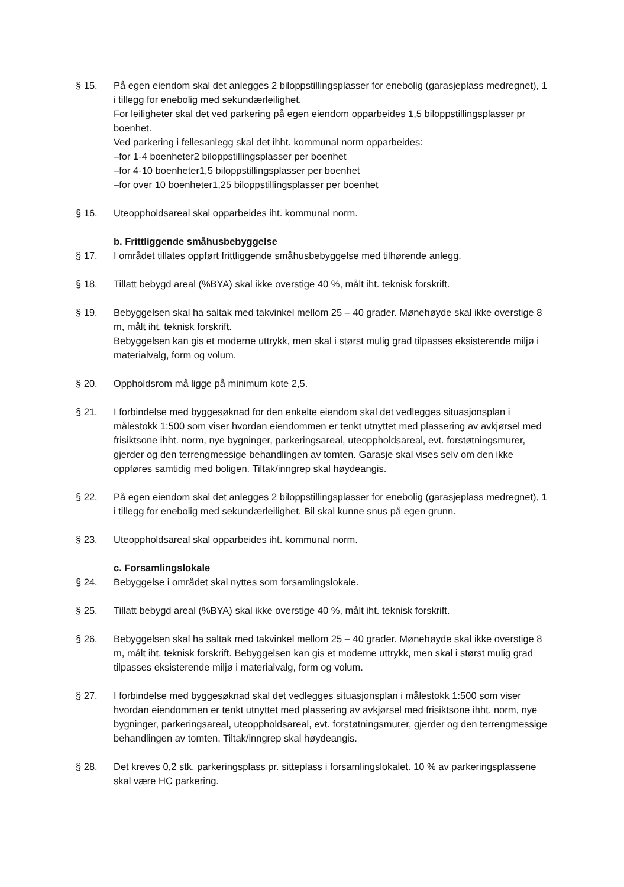§ 15. På egen eiendom skal det anlegges 2 biloppstillingsplasser for enebolig (garasjeplass medregnet), 1 i tillegg for enebolig med sekundærleilighet.
For leiligheter skal det ved parkering på egen eiendom opparbeides 1,5 biloppstillingsplasser pr boenhet.
Ved parkering i fellesanlegg skal det ihht. kommunal norm opparbeides:
–for 1-4 boenheter2 biloppstillingsplasser per boenhet
–for 4-10 boenheter1,5 biloppstillingsplasser per boenhet
–for over 10 boenheter1,25 biloppstillingsplasser per boenhet
§ 16. Uteoppholdsareal skal opparbeides iht. kommunal norm.
b. Frittliggende småhusbebyggelse
§ 17. I området tillates oppført frittliggende småhusbebyggelse med tilhørende anlegg.
§ 18. Tillatt bebygd areal (%BYA) skal ikke overstige 40 %, målt iht. teknisk forskrift.
§ 19. Bebyggelsen skal ha saltak med takvinkel mellom 25 – 40 grader. Mønehøyde skal ikke overstige 8 m, målt iht. teknisk forskrift.
Bebyggelsen kan gis et moderne uttrykk, men skal i størst mulig grad tilpasses eksisterende miljø i materialvalg, form og volum.
§ 20. Oppholdsrom må ligge på minimum kote 2,5.
§ 21. I forbindelse med byggesøknad for den enkelte eiendom skal det vedlegges situasjonsplan i målestokk 1:500 som viser hvordan eiendommen er tenkt utnyttet med plassering av avkjørsel med frisiktsone ihht. norm, nye bygninger, parkeringsareal, uteoppholdsareal, evt. forstøtningsmurer, gjerder og den terrengmessige behandlingen av tomten. Garasje skal vises selv om den ikke oppføres samtidig med boligen. Tiltak/inngrep skal høydeangis.
§ 22. På egen eiendom skal det anlegges 2 biloppstillingsplasser for enebolig (garasjeplass medregnet), 1 i tillegg for enebolig med sekundærleilighet. Bil skal kunne snus på egen grunn.
§ 23. Uteoppholdsareal skal opparbeides iht. kommunal norm.
c. Forsamlingslokale
§ 24. Bebyggelse i området skal nyttes som forsamlingslokale.
§ 25. Tillatt bebygd areal (%BYA) skal ikke overstige 40 %, målt iht. teknisk forskrift.
§ 26. Bebyggelsen skal ha saltak med takvinkel mellom 25 – 40 grader. Mønehøyde skal ikke overstige 8 m, målt iht. teknisk forskrift. Bebyggelsen kan gis et moderne uttrykk, men skal i størst mulig grad tilpasses eksisterende miljø i materialvalg, form og volum.
§ 27. I forbindelse med byggesøknad skal det vedlegges situasjonsplan i målestokk 1:500 som viser hvordan eiendommen er tenkt utnyttet med plassering av avkjørsel med frisiktsone ihht. norm, nye bygninger, parkeringsareal, uteoppholdsareal, evt. forstøtningsmurer, gjerder og den terrengmessige behandlingen av tomten. Tiltak/inngrep skal høydeangis.
§ 28. Det kreves 0,2 stk. parkeringsplass pr. sitteplass i forsamlingslokalet. 10 % av parkeringsplassene skal være HC parkering.